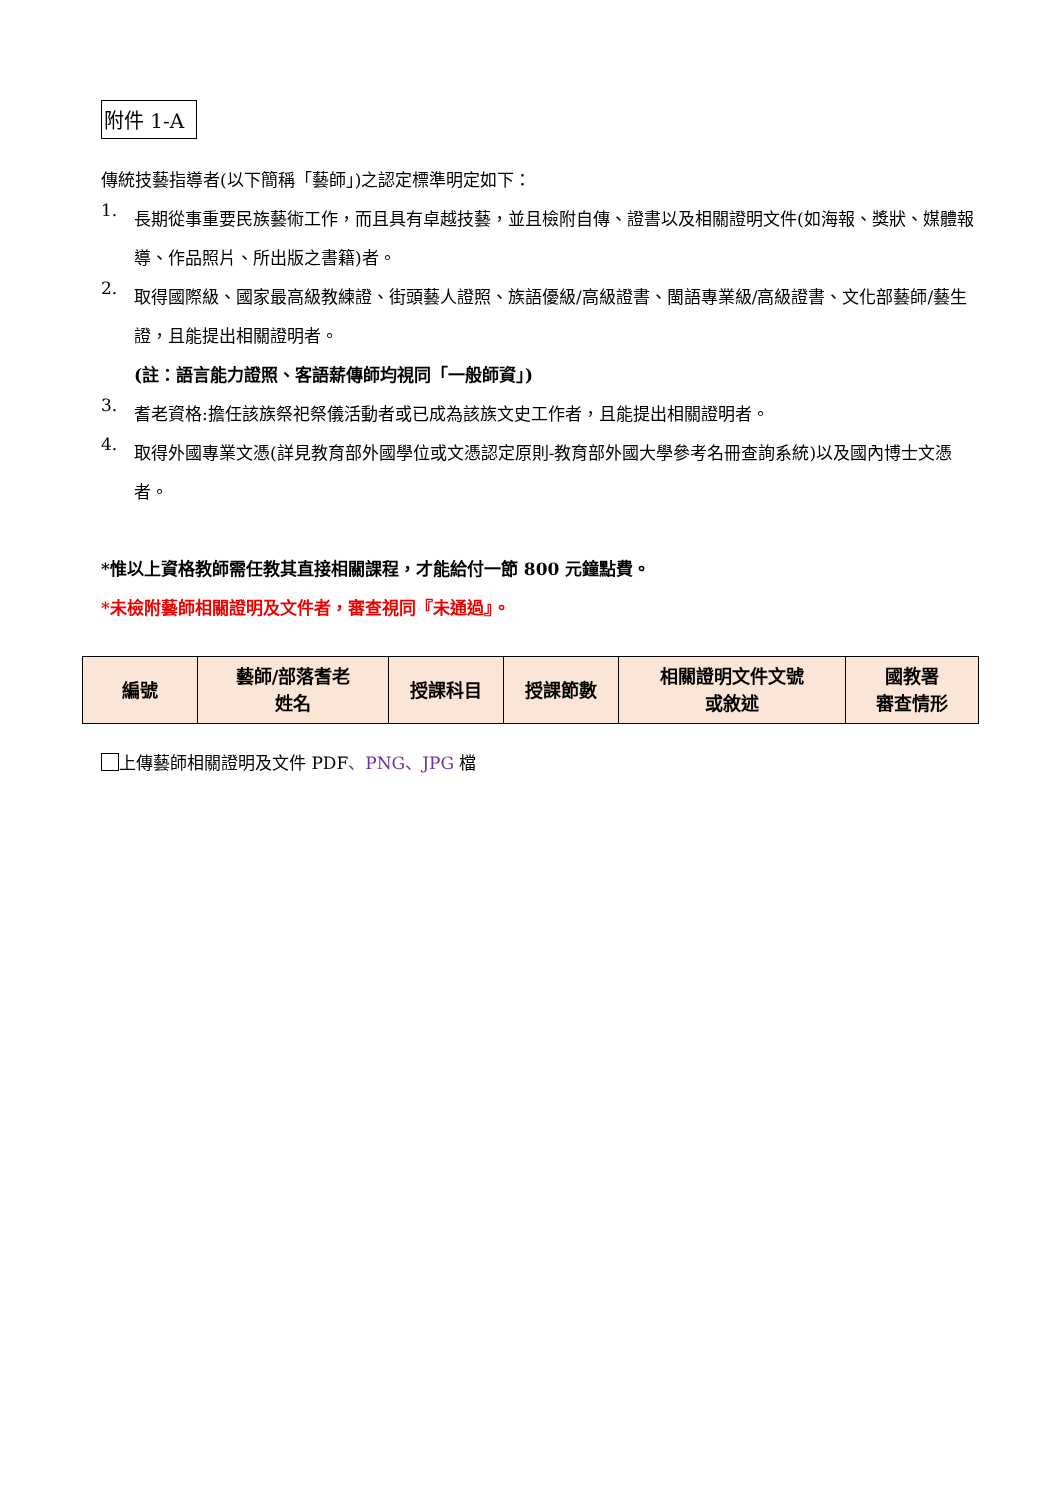附件 1-A
傳統技藝指導者(以下簡稱「藝師」)之認定標準明定如下：
1.
長期從事重要民族藝術工作，而且具有卓越技藝，並且檢附自傳、證書以及相關證明文件(如海報、獎狀、媒體報導、作品照片、所出版之書籍)者。
2.
取得國際級、國家最高級教練證、街頭藝人證照、族語優級/高級證書、閩語專業級/高級證書、文化部藝師/藝生證，且能提出相關證明者。
(註：語言能力證照、客語薪傳師均視同「一般師資」)
3.
耆老資格:擔任該族祭祀祭儀活動者或已成為該族文史工作者，且能提出相關證明者。
4.
取得外國專業文憑(詳見教育部外國學位或文憑認定原則-教育部外國大學參考名冊查詢系統)以及國內博士文憑者。
*惟以上資格教師需任教其直接相關課程，才能給付一節 800 元鐘點費。
*未檢附藝師相關證明及文件者，審查視同『未通過』。
| 編號 | 藝師/部落耆老 姓名 | 授課科目 | 授課節數 | 相關證明文件文號 或敘述 | 國教署 審查情形 |
上傳藝師相關證明及文件 PDF、PNG、JPG 檔